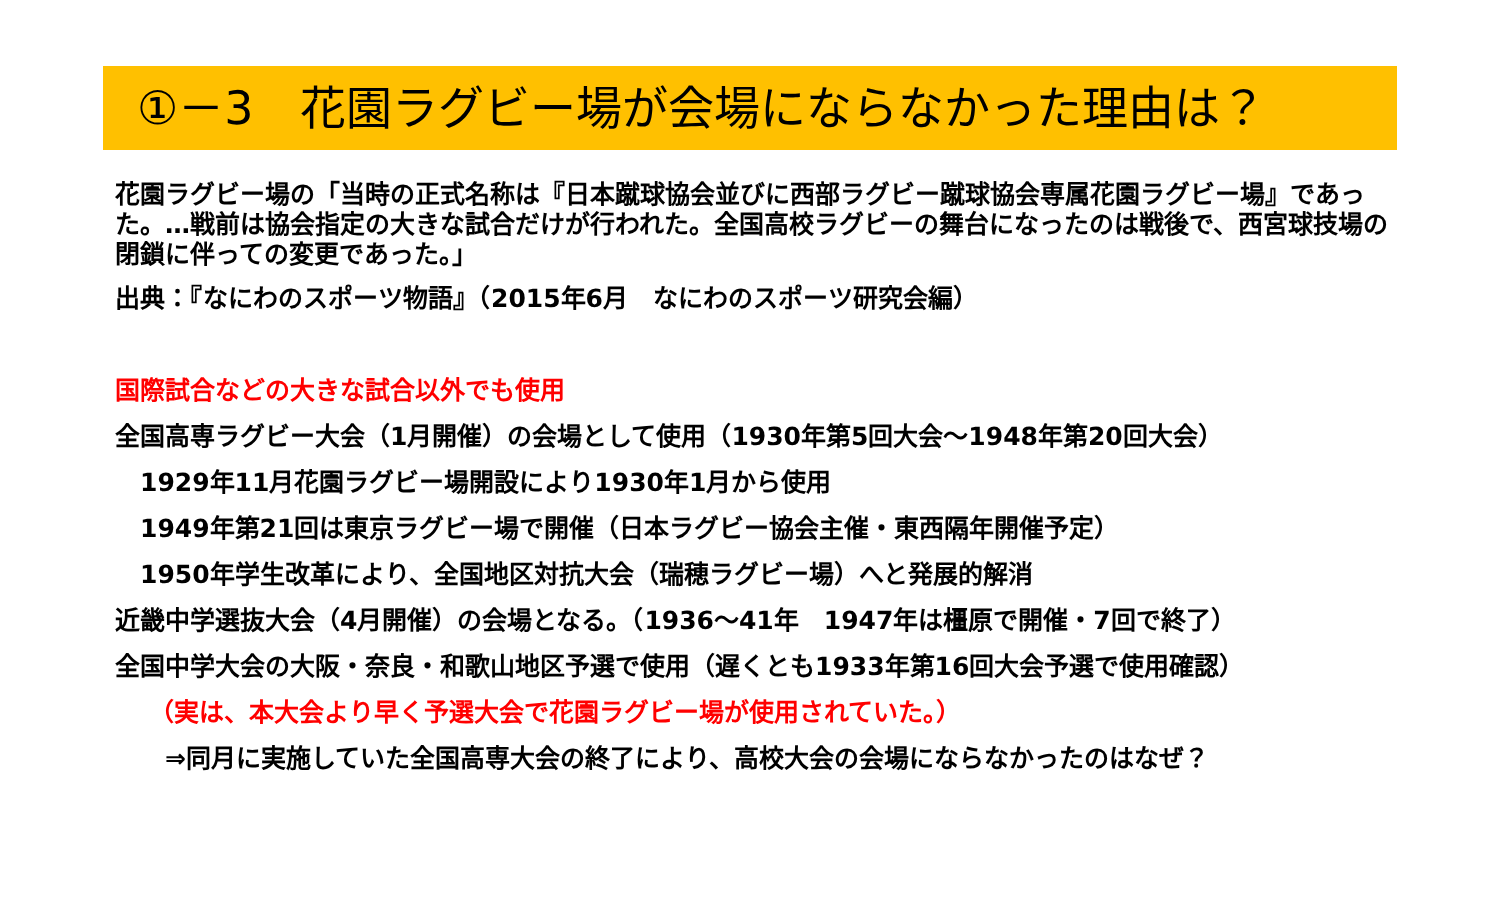①－3　花園ラグビー場が会場にならなかった理由は？
花園ラグビー場の「当時の正式名称は『日本蹴球協会並びに西部ラグビー蹴球協会専属花園ラグビー場』であった。…戦前は協会指定の大きな試合だけが行われた。全国高校ラグビーの舞台になったのは戦後で、西宮球技場の閉鎖に伴っての変更であった。」
出典：『なにわのスポーツ物語』（2015年6月　なにわのスポーツ研究会編）
国際試合などの大きな試合以外でも使用
全国高専ラグビー大会（1月開催）の会場として使用（1930年第5回大会～1948年第20回大会）
　1929年11月花園ラグビー場開設により1930年1月から使用
　1949年第21回は東京ラグビー場で開催（日本ラグビー協会主催・東西隔年開催予定）
　1950年学生改革により、全国地区対抗大会（瑞穂ラグビー場）へと発展的解消
近畿中学選抜大会（4月開催）の会場となる。（1936～41年　1947年は橿原で開催・7回で終了）
全国中学大会の大阪・奈良・和歌山地区予選で使用（遅くとも1933年第16回大会予選で使用確認）
　 （実は、本大会より早く予選大会で花園ラグビー場が使用されていた。）
　　⇒同月に実施していた全国高専大会の終了により、高校大会の会場にならなかったのはなぜ？